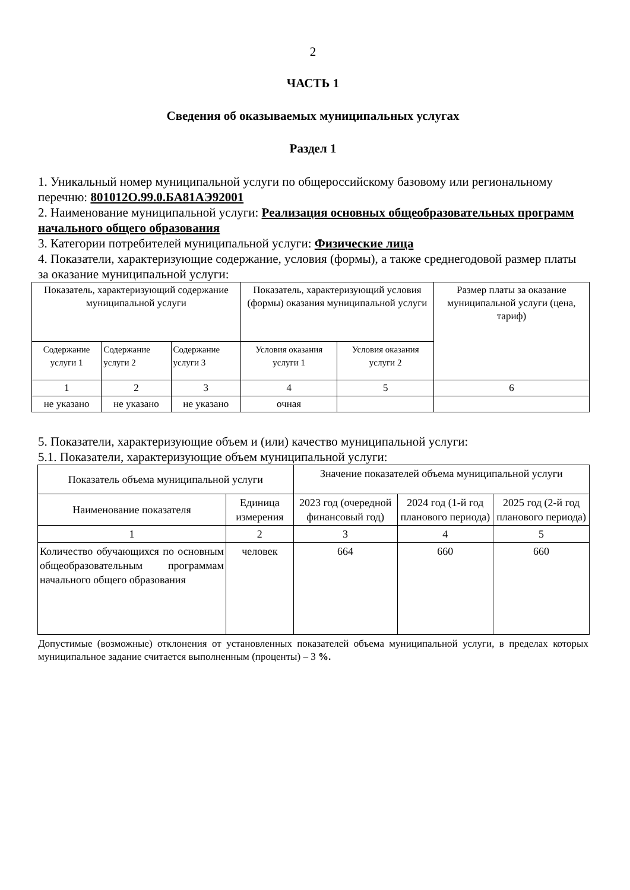2
ЧАСТЬ 1
Сведения об оказываемых муниципальных услугах
Раздел 1
1. Уникальный номер муниципальной услуги по общероссийскому базовому или региональному перечню: 801012О.99.0.БА81АЭ92001
2. Наименование муниципальной услуги: Реализация основных общеобразовательных программ начального общего образования
3. Категории потребителей муниципальной услуги: Физические лица
4. Показатели, характеризующие содержание, условия (формы), а также среднегодовой размер платы за оказание муниципальной услуги:
| Показатель, характеризующий содержание муниципальной услуги | | | Показатель, характеризующий условия (формы) оказания муниципальной услуги | | Размер платы за оказание муниципальной услуги (цена, тариф) |
| --- | --- | --- | --- | --- | --- |
| Содержание услуги 1 | Содержание услуги 2 | Содержание услуги 3 | Условия оказания услуги 1 | Условия оказания услуги 2 | |
| 1 | 2 | 3 | 4 | 5 | 6 |
| не указано | не указано | не указано | очная | | |
5. Показатели, характеризующие объем и (или) качество муниципальной услуги:
5.1. Показатели, характеризующие объем муниципальной услуги:
| Показатель объема муниципальной услуги | | Значение показателей объема муниципальной услуги | | |
| --- | --- | --- | --- | --- |
| Наименование показателя | Единица измерения | 2023 год (очередной финансовый год) | 2024 год (1-й год планового периода) | 2025 год (2-й год планового периода) |
| 1 | 2 | 3 | 4 | 5 |
| Количество обучающихся по основным общеобразовательным программам начального общего образования | человек | 664 | 660 | 660 |
Допустимые (возможные) отклонения от установленных показателей объема муниципальной услуги, в пределах которых муниципальное задание считается выполненным (проценты) – 3 %.